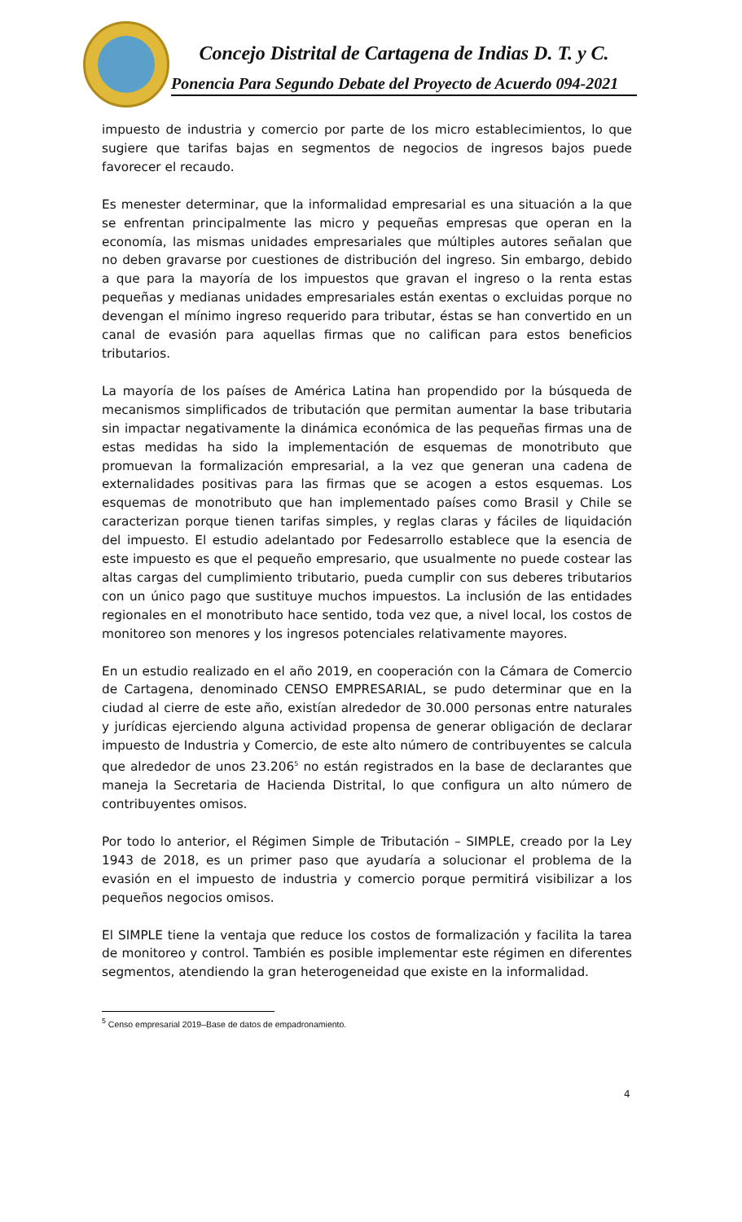Concejo Distrital de Cartagena de Indias D. T. y C.
Ponencia Para Segundo Debate del Proyecto de Acuerdo 094-2021
impuesto de industria y comercio por parte de los micro establecimientos, lo que sugiere que tarifas bajas en segmentos de negocios de ingresos bajos puede favorecer el recaudo.
Es menester determinar, que la informalidad empresarial es una situación a la que se enfrentan principalmente las micro y pequeñas empresas que operan en la economía, las mismas unidades empresariales que múltiples autores señalan que no deben gravarse por cuestiones de distribución del ingreso. Sin embargo, debido a que para la mayoría de los impuestos que gravan el ingreso o la renta estas pequeñas y medianas unidades empresariales están exentas o excluidas porque no devengan el mínimo ingreso requerido para tributar, éstas se han convertido en un canal de evasión para aquellas firmas que no califican para estos beneficios tributarios.
La mayoría de los países de América Latina han propendido por la búsqueda de mecanismos simplificados de tributación que permitan aumentar la base tributaria sin impactar negativamente la dinámica económica de las pequeñas firmas una de estas medidas ha sido la implementación de esquemas de monotributo que promuevan la formalización empresarial, a la vez que generan una cadena de externalidades positivas para las firmas que se acogen a estos esquemas. Los esquemas de monotributo que han implementado países como Brasil y Chile se caracterizan porque tienen tarifas simples, y reglas claras y fáciles de liquidación del impuesto. El estudio adelantado por Fedesarrollo establece que la esencia de este impuesto es que el pequeño empresario, que usualmente no puede costear las altas cargas del cumplimiento tributario, pueda cumplir con sus deberes tributarios con un único pago que sustituye muchos impuestos. La inclusión de las entidades regionales en el monotributo hace sentido, toda vez que, a nivel local, los costos de monitoreo son menores y los ingresos potenciales relativamente mayores.
En un estudio realizado en el año 2019, en cooperación con la Cámara de Comercio de Cartagena, denominado CENSO EMPRESARIAL, se pudo determinar que en la ciudad al cierre de este año, existían alrededor de 30.000 personas entre naturales y jurídicas ejerciendo alguna actividad propensa de generar obligación de declarar impuesto de Industria y Comercio, de este alto número de contribuyentes se calcula que alrededor de unos 23.206<sup>5</sup> no están registrados en la base de declarantes que maneja la Secretaria de Hacienda Distrital, lo que configura un alto número de contribuyentes omisos.
Por todo lo anterior, el Régimen Simple de Tributación – SIMPLE, creado por la Ley 1943 de 2018, es un primer paso que ayudaría a solucionar el problema de la evasión en el impuesto de industria y comercio porque permitirá visibilizar a los pequeños negocios omisos.
El SIMPLE tiene la ventaja que reduce los costos de formalización y facilita la tarea de monitoreo y control. También es posible implementar este régimen en diferentes segmentos, atendiendo la gran heterogeneidad que existe en la informalidad.
<sup>5</sup> Censo empresarial 2019–Base de datos de empadronamiento.
4